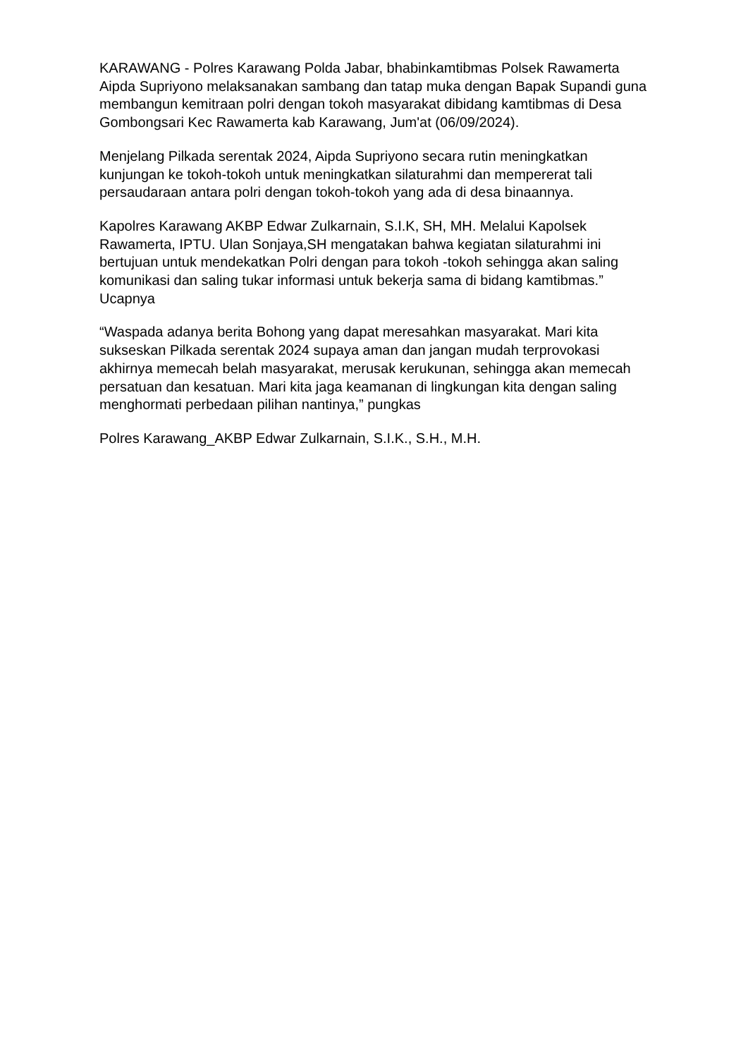KARAWANG - Polres Karawang Polda Jabar, bhabinkamtibmas Polsek Rawamerta Aipda Supriyono melaksanakan sambang dan tatap muka dengan Bapak Supandi guna membangun kemitraan polri dengan tokoh masyarakat dibidang kamtibmas di Desa Gombongsari Kec Rawamerta kab Karawang, Jum'at (06/09/2024).
Menjelang Pilkada serentak 2024, Aipda Supriyono secara rutin meningkatkan kunjungan ke tokoh-tokoh untuk meningkatkan silaturahmi dan mempererat tali persaudaraan antara polri dengan tokoh-tokoh yang ada di desa binaannya.
Kapolres Karawang AKBP Edwar Zulkarnain, S.I.K, SH, MH. Melalui Kapolsek Rawamerta, IPTU. Ulan Sonjaya,SH mengatakan bahwa kegiatan silaturahmi ini bertujuan untuk mendekatkan Polri dengan para tokoh -tokoh sehingga akan saling komunikasi dan saling tukar informasi untuk bekerja sama di bidang kamtibmas.” Ucapnya
“Waspada adanya berita Bohong yang dapat meresahkan masyarakat. Mari kita sukseskan Pilkada serentak 2024 supaya aman dan jangan mudah terprovokasi akhirnya memecah belah masyarakat, merusak kerukunan, sehingga akan memecah persatuan dan kesatuan. Mari kita jaga keamanan di lingkungan kita dengan saling menghormati perbedaan pilihan nantinya,” pungkas
Polres Karawang_AKBP Edwar Zulkarnain, S.I.K., S.H., M.H.